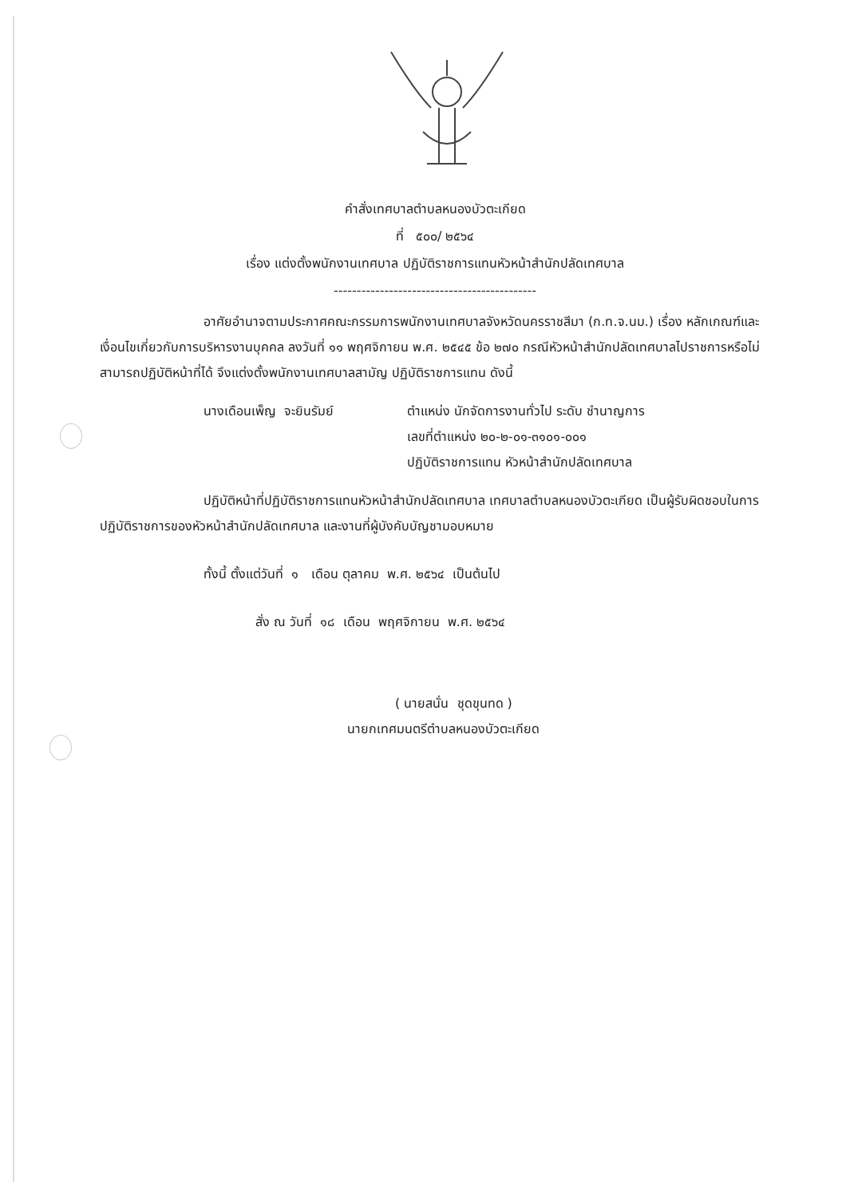คำสั่งเทศบาลตำบลหนองบัวตะเกียด
ที่ ๕๐๐/ ๒๕๖๔
เรื่อง แต่งตั้งพนักงานเทศบาล ปฏิบัติราชการแทนหัวหน้าสำนักปลัดเทศบาล
--------------------------------------------
อาศัยอำนาจตามประกาศคณะกรรมการพนักงานเทศบาลจังหวัดนครราชสีมา (ก.ท.จ.นม.) เรื่อง หลักเกณฑ์และเงื่อนไขเกี่ยวกับการบริหารงานบุคคล ลงวันที่ ๑๑ พฤศจิกายน พ.ศ. ๒๕๔๕ ข้อ ๒๗๐ กรณีหัวหน้าสำนักปลัดเทศบาลไปราชการหรือไม่สามารถปฏิบัติหน้าที่ได้ จึงแต่งตั้งพนักงานเทศบาลสามัญ ปฏิบัติราชการแทน ดังนี้
นางเดือนเพ็ญ จะยินรัมย์ ตำแหน่ง นักจัดการงานทั่วไป ระดับ ชำนาญการ
เลขที่ตำแหน่ง ๒๐-๒-๐๑-๓๑๐๑-๐๐๑
ปฏิบัติราชการแทน หัวหน้าสำนักปลัดเทศบาล
ปฏิบัติหน้าที่ปฏิบัติราชการแทนหัวหน้าสำนักปลัดเทศบาล เทศบาลตำบลหนองบัวตะเกียด เป็นผู้รับผิดชอบในการปฏิบัติราชการของหัวหน้าสำนักปลัดเทศบาล และงานที่ผู้บังคับบัญชามอบหมาย
ทั้งนี้ ตั้งแต่วันที่ ๑ เดือน ตุลาคม พ.ศ. ๒๕๖๔ เป็นต้นไป
สั่ง ณ วันที่ ๑๘ เดือน พฤศจิกายน พ.ศ. ๒๕๖๔
( นายสนั่น ชุดขุนทด )
นายกเทศมนตรีตำบลหนองบัวตะเกียด